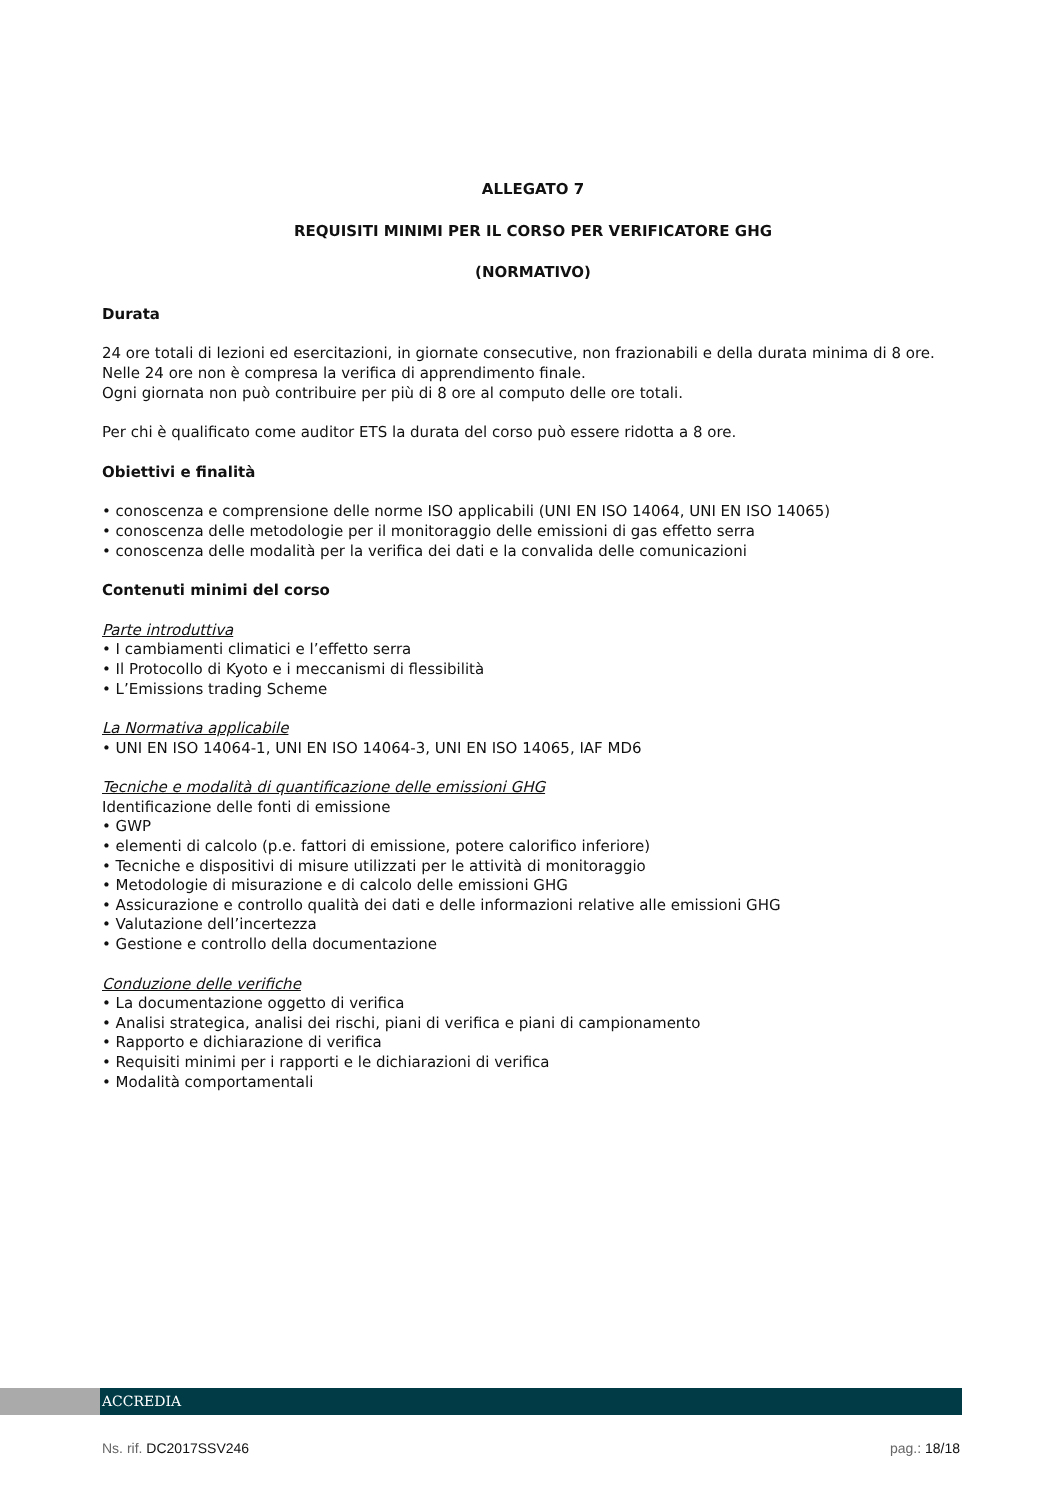ALLEGATO 7
REQUISITI MINIMI PER IL CORSO PER VERIFICATORE GHG
(NORMATIVO)
Durata
24 ore totali di lezioni ed esercitazioni, in giornate consecutive, non frazionabili e della durata minima di 8 ore.
Nelle 24 ore non è compresa la verifica di apprendimento finale.
Ogni giornata non può contribuire per più di 8 ore al computo delle ore totali.
Per chi è qualificato come auditor ETS la durata del corso può essere ridotta a 8 ore.
Obiettivi e finalità
• conoscenza e comprensione delle norme ISO applicabili (UNI EN ISO 14064, UNI EN ISO 14065)
• conoscenza delle metodologie per il monitoraggio delle emissioni di gas effetto serra
• conoscenza delle modalità per la verifica dei dati e la convalida delle comunicazioni
Contenuti minimi del corso
Parte introduttiva
• I cambiamenti climatici e l’effetto serra
• Il Protocollo di Kyoto e i meccanismi di flessibilità
• L’Emissions trading Scheme
La Normativa applicabile
• UNI EN ISO 14064-1, UNI EN ISO 14064-3, UNI EN ISO 14065, IAF MD6
Tecniche e modalità di quantificazione delle emissioni GHG
Identificazione delle fonti di emissione
• GWP
• elementi di calcolo (p.e. fattori di emissione, potere calorifico inferiore)
• Tecniche e dispositivi di misure utilizzati per le attività di monitoraggio
• Metodologie di misurazione e di calcolo delle emissioni GHG
• Assicurazione e controllo qualità dei dati e delle informazioni relative alle emissioni GHG
• Valutazione dell’incertezza
• Gestione e controllo della documentazione
Conduzione delle verifiche
• La documentazione oggetto di verifica
• Analisi strategica, analisi dei rischi, piani di verifica e piani di campionamento
• Rapporto e dichiarazione di verifica
• Requisiti minimi per i rapporti e le dichiarazioni di verifica
• Modalità comportamentali
ACCREDIA
Ns. rif. DC2017SSV246 pag.: 18/18